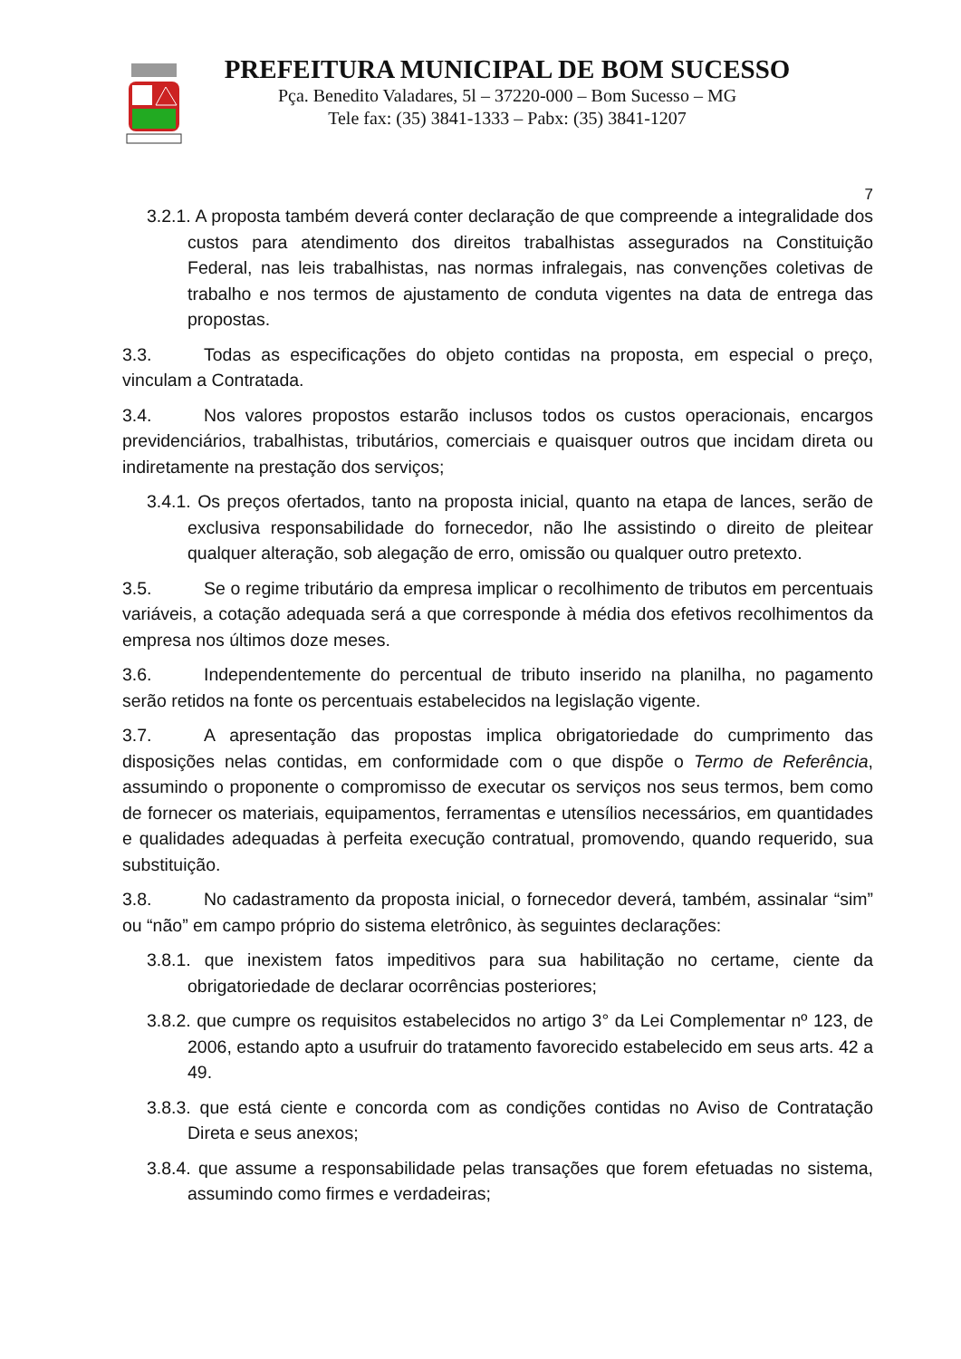PREFEITURA MUNICIPAL DE BOM SUCESSO
Pça. Benedito Valadares, 5l – 37220-000 – Bom Sucesso – MG
Tele fax: (35) 3841-1333 – Pabx: (35) 3841-1207
7
3.2.1. A proposta também deverá conter declaração de que compreende a integralidade dos custos para atendimento dos direitos trabalhistas assegurados na Constituição Federal, nas leis trabalhistas, nas normas infralegais, nas convenções coletivas de trabalho e nos termos de ajustamento de conduta vigentes na data de entrega das propostas.
3.3. Todas as especificações do objeto contidas na proposta, em especial o preço, vinculam a Contratada.
3.4. Nos valores propostos estarão inclusos todos os custos operacionais, encargos previdenciários, trabalhistas, tributários, comerciais e quaisquer outros que incidam direta ou indiretamente na prestação dos serviços;
3.4.1. Os preços ofertados, tanto na proposta inicial, quanto na etapa de lances, serão de exclusiva responsabilidade do fornecedor, não lhe assistindo o direito de pleitear qualquer alteração, sob alegação de erro, omissão ou qualquer outro pretexto.
3.5. Se o regime tributário da empresa implicar o recolhimento de tributos em percentuais variáveis, a cotação adequada será a que corresponde à média dos efetivos recolhimentos da empresa nos últimos doze meses.
3.6. Independentemente do percentual de tributo inserido na planilha, no pagamento serão retidos na fonte os percentuais estabelecidos na legislação vigente.
3.7. A apresentação das propostas implica obrigatoriedade do cumprimento das disposições nelas contidas, em conformidade com o que dispõe o Termo de Referência, assumindo o proponente o compromisso de executar os serviços nos seus termos, bem como de fornecer os materiais, equipamentos, ferramentas e utensílios necessários, em quantidades e qualidades adequadas à perfeita execução contratual, promovendo, quando requerido, sua substituição.
3.8. No cadastramento da proposta inicial, o fornecedor deverá, também, assinalar “sim” ou “não” em campo próprio do sistema eletrônico, às seguintes declarações:
3.8.1. que inexistem fatos impeditivos para sua habilitação no certame, ciente da obrigatoriedade de declarar ocorrências posteriores;
3.8.2. que cumpre os requisitos estabelecidos no artigo 3° da Lei Complementar nº 123, de 2006, estando apto a usufruir do tratamento favorecido estabelecido em seus arts. 42 a 49.
3.8.3. que está ciente e concorda com as condições contidas no Aviso de Contratação Direta e seus anexos;
3.8.4. que assume a responsabilidade pelas transações que forem efetuadas no sistema, assumindo como firmes e verdadeiras;